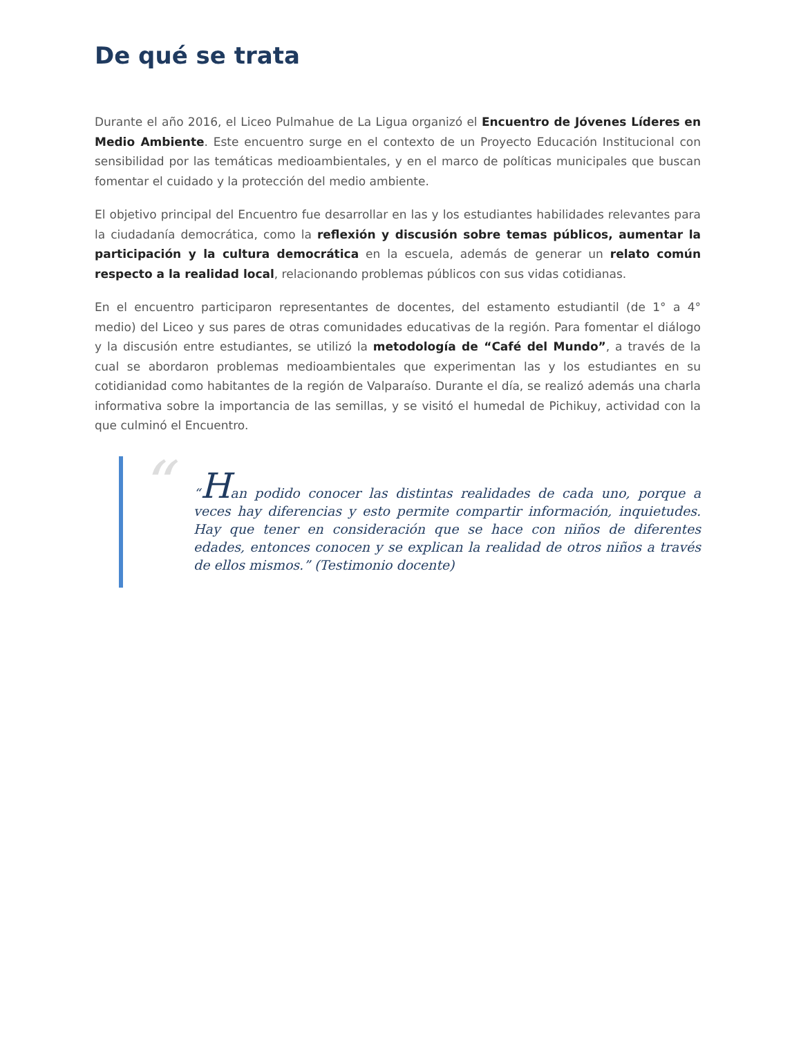De qué se trata
Durante el año 2016, el Liceo Pulmahue de La Ligua organizó el Encuentro de Jóvenes Líderes en Medio Ambiente. Este encuentro surge en el contexto de un Proyecto Educación Institucional con sensibilidad por las temáticas medioambientales, y en el marco de políticas municipales que buscan fomentar el cuidado y la protección del medio ambiente.
El objetivo principal del Encuentro fue desarrollar en las y los estudiantes habilidades relevantes para la ciudadanía democrática, como la reflexión y discusión sobre temas públicos, aumentar la participación y la cultura democrática en la escuela, además de generar un relato común respecto a la realidad local, relacionando problemas públicos con sus vidas cotidianas.
En el encuentro participaron representantes de docentes, del estamento estudiantil (de 1° a 4° medio) del Liceo y sus pares de otras comunidades educativas de la región. Para fomentar el diálogo y la discusión entre estudiantes, se utilizó la metodología de “Café del Mundo”, a través de la cual se abordaron problemas medioambientales que experimentan las y los estudiantes en su cotidianidad como habitantes de la región de Valparaíso. Durante el día, se realizó además una charla informativa sobre la importancia de las semillas, y se visitó el humedal de Pichikuy, actividad con la que culminó el Encuentro.
“
“Han podido conocer las distintas realidades de cada uno, porque a veces hay diferencias y esto permite compartir información, inquietudes. Hay que tener en consideración que se hace con niños de diferentes edades, entonces conocen y se explican la realidad de otros niños a través de ellos mismos.” (Testimonio docente)